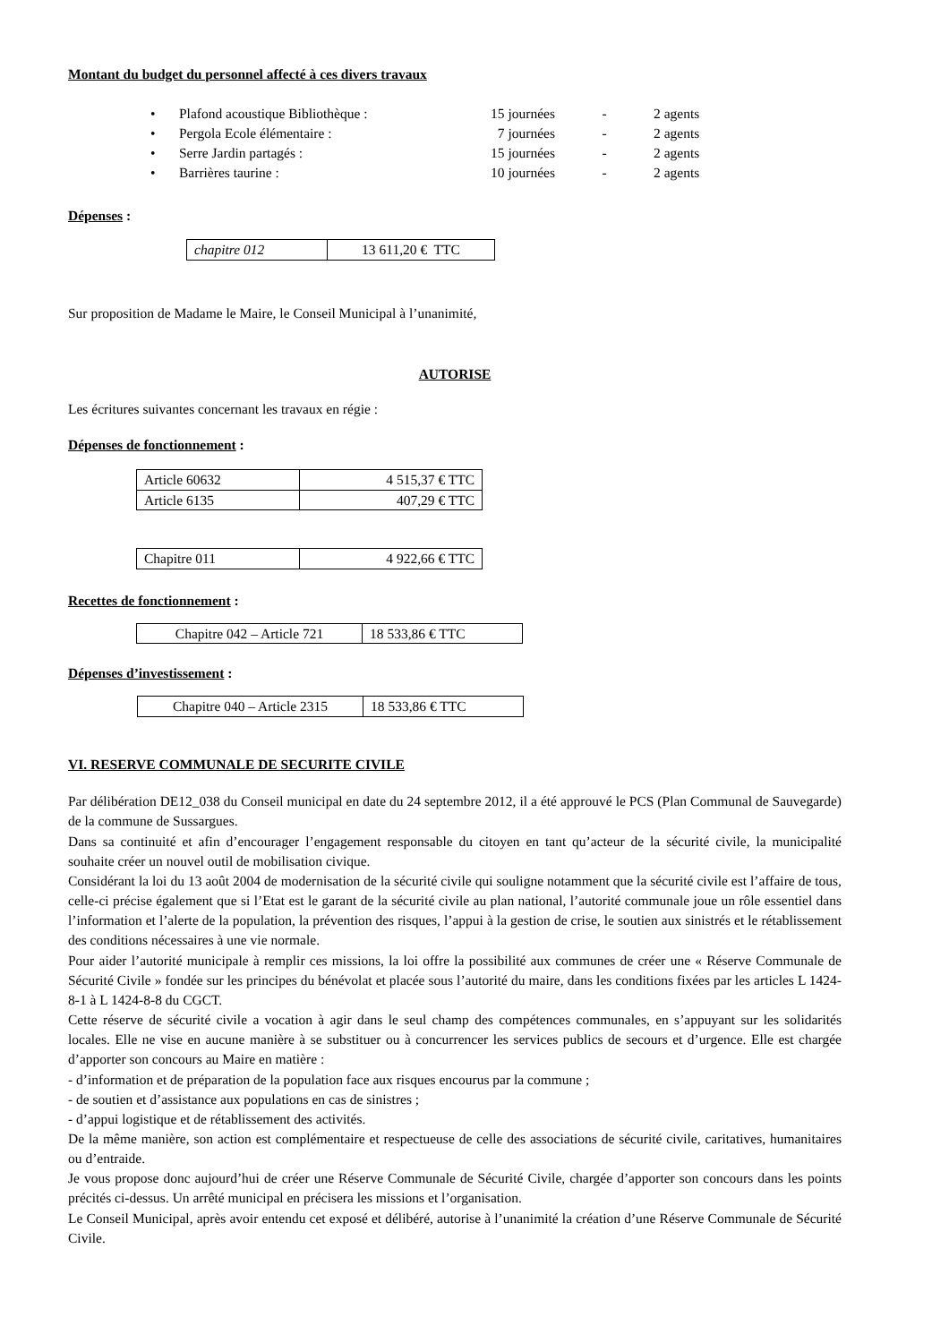Montant du budget du personnel affecté à ces divers travaux
| • | Plafond acoustique Bibliothèque : | 15 journées | - | 2 agents |
| • | Pergola Ecole élémentaire : | 7 journées | - | 2 agents |
| • | Serre Jardin partagés : | 15 journées | - | 2 agents |
| • | Barrières taurine : | 10 journées | - | 2 agents |
Dépenses :
| chapitre 012 | 13 611,20 € TTC |
Sur proposition de Madame le Maire, le Conseil Municipal à l’unanimité,
AUTORISE
Les écritures suivantes concernant les travaux en régie :
Dépenses de fonctionnement :
| Article 60632 | 4 515,37 € TTC |
| Article 6135 | 407,29 € TTC |
| Chapitre 011 | 4 922,66 € TTC |
Recettes de fonctionnement :
| Chapitre 042 – Article 721 | 18 533,86 € TTC |
Dépenses d’investissement :
| Chapitre 040 – Article 2315 | 18 533,86 € TTC |
VI. RESERVE COMMUNALE DE SECURITE CIVILE
Par délibération DE12_038 du Conseil municipal en date du 24 septembre 2012, il a été approuvé le PCS (Plan Communal de Sauvegarde) de la commune de Sussargues.
Dans sa continuité et afin d’encourager l’engagement responsable du citoyen en tant qu’acteur de la sécurité civile, la municipalité souhaite créer un nouvel outil de mobilisation civique.
Considérant la loi du 13 août 2004 de modernisation de la sécurité civile qui souligne notamment que la sécurité civile est l’affaire de tous, celle-ci précise également que si l’Etat est le garant de la sécurité civile au plan national, l’autorité communale joue un rôle essentiel dans l’information et l’alerte de la population, la prévention des risques, l’appui à la gestion de crise, le soutien aux sinistrés et le rétablissement des conditions nécessaires à une vie normale.
Pour aider l’autorité municipale à remplir ces missions, la loi offre la possibilité aux communes de créer une « Réserve Communale de Sécurité Civile » fondée sur les principes du bénévolat et placée sous l’autorité du maire, dans les conditions fixées par les articles L 1424-8-1 à L 1424-8-8 du CGCT.
Cette réserve de sécurité civile a vocation à agir dans le seul champ des compétences communales, en s’appuyant sur les solidarités locales. Elle ne vise en aucune manière à se substituer ou à concurrencer les services publics de secours et d’urgence. Elle est chargée d’apporter son concours au Maire en matière :
- d’information et de préparation de la population face aux risques encourus par la commune ;
- de soutien et d’assistance aux populations en cas de sinistres ;
- d’appui logistique et de rétablissement des activités.
De la même manière, son action est complémentaire et respectueuse de celle des associations de sécurité civile, caritatives, humanitaires ou d’entraide.
Je vous propose donc aujourd’hui de créer une Réserve Communale de Sécurité Civile, chargée d’apporter son concours dans les points précités ci-dessus. Un arrêté municipal en précisera les missions et l’organisation.
Le Conseil Municipal, après avoir entendu cet exposé et délibéré, autorise à l’unanimité la création d’une Réserve Communale de Sécurité Civile.